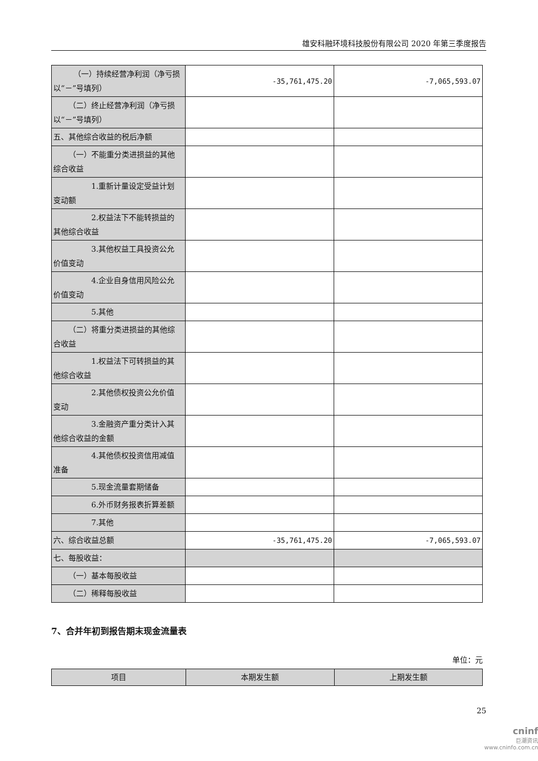雄安科融环境科技股份有限公司 2020 年第三季度报告
| （一）持续经营净利润（净亏损 以“－”号填列） | -35,761,475.20 | -7,065,593.07 |
| （二）终止经营净利润（净亏损 以“－”号填列） | | |
| 五、其他综合收益的税后净额 | | |
| （一）不能重分类进损益的其他 综合收益 | | |
| 1.重新计量设定受益计划 变动额 | | |
| 2.权益法下不能转损益的 其他综合收益 | | |
| 3.其他权益工具投资公允 价值变动 | | |
| 4.企业自身信用风险公允 价值变动 | | |
| 5.其他 | | |
| （二）将重分类进损益的其他综 合收益 | | |
| 1.权益法下可转损益的其 他综合收益 | | |
| 2.其他债权投资公允价值 变动 | | |
| 3.金融资产重分类计入其 他综合收益的金额 | | |
| 4.其他债权投资信用减值 准备 | | |
| 5.现金流量套期储备 | | |
| 6.外币财务报表折算差额 | | |
| 7.其他 | | |
| 六、综合收益总额 | -35,761,475.20 | -7,065,593.07 |
| 七、每股收益： | | |
| （一）基本每股收益 | | |
| （二）稀释每股收益 | | |
7、合并年初到报告期末现金流量表
单位：元
| 项目 | 本期发生额 | 上期发生额 |
| --- | --- | --- |
25
cninf
巨潮资讯
www.cninfo.com.cn